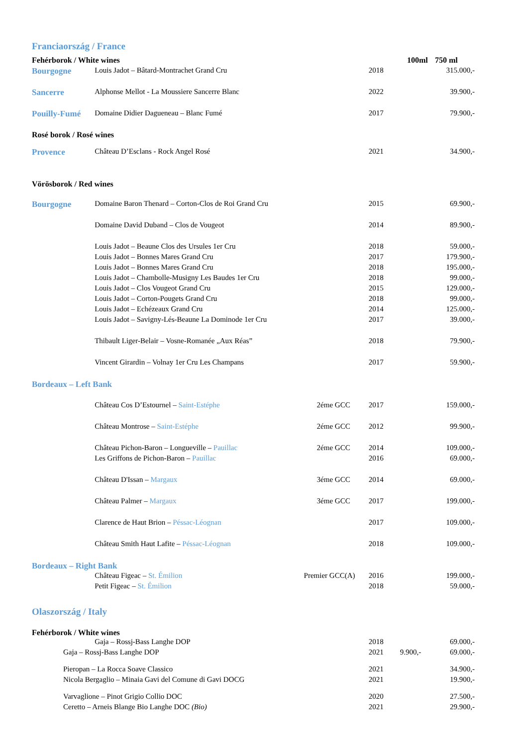| Franciaország / France | | | | | |
| Fehérborok / White wines | | | | 100ml | 750 ml |
| Bourgogne | Louis Jadot – Bâtard-Montrachet Grand Cru | | 2018 | | 315.000,- |
| Sancerre | Alphonse Mellot - La Moussiere Sancerre Blanc | | 2022 | | 39.900,- |
| Pouilly-Fumé | Domaine Didier Dagueneau – Blanc Fumé | | 2017 | | 79.900,- |
| Rosé borok / Rosé wines | | | | | |
| Provence | Château D’Esclans - Rock Angel Rosé | | 2021 | | 34.900,- |
| Vörösborok / Red wines | | | | | |
| Bourgogne | Domaine Baron Thenard – Corton-Clos de Roi Grand Cru | | 2015 | | 69.900,- |
| | Domaine David Duband – Clos de Vougeot | | 2014 | | 89.900,- |
| | Louis Jadot – Beaune Clos des Ursules 1er Cru | | 2018 | | 59.000,- |
| | Louis Jadot – Bonnes Mares Grand Cru | | 2017 | | 179.900,- |
| | Louis Jadot – Bonnes Mares Grand Cru | | 2018 | | 195.000,- |
| | Louis Jadot – Chambolle-Musigny Les Baudes 1er Cru | | 2018 | | 99.000,- |
| | Louis Jadot – Clos Vougeot Grand Cru | | 2015 | | 129.000,- |
| | Louis Jadot – Corton-Pougets Grand Cru | | 2018 | | 99.000,- |
| | Louis Jadot – Echézeaux Grand Cru | | 2014 | | 125.000,- |
| | Louis Jadot – Savigny-Lés-Beaune La Dominode 1er Cru | | 2017 | | 39.000,- |
| | Thibault Liger-Belair – Vosne-Romanée „Aux Réas” | | 2018 | | 79.900,- |
| | Vincent Girardin – Volnay 1er Cru Les Champans | | 2017 | | 59.900,- |
| Bordeaux – Left Bank | | | | | |
| | Château Cos D’Estournel – Saint-Estéphe | 2éme GCC | 2017 | | 159.000,- |
| | Château Montrose – Saint-Estéphe | 2éme GCC | 2012 | | 99.900,- |
| | Château Pichon-Baron – Longueville – Pauillac | 2éme GCC | 2014 | | 109.000,- |
| | Les Griffons de Pichon-Baron – Pauillac | | 2016 | | 69.000,- |
| | Château D'Issan – Margaux | 3éme GCC | 2014 | | 69.000,- |
| | Château Palmer – Margaux | 3éme GCC | 2017 | | 199.000,- |
| | Clarence de Haut Brion – Péssac-Léognan | | 2017 | | 109.000,- |
| | Château Smith Haut Lafite – Péssac-Léognan | | 2018 | | 109.000,- |
| Bordeaux – Right Bank | | | | | |
| | Château Figeac – St. Émilion | Premier GCC(A) | 2016 | | 199.000,- |
| | Petit Figeac – St. Émilion | | 2018 | | 59.000,- |
| Olaszország / Italy | | | | | |
| Fehérborok / White wines | | | | | |
| | Gaja – Rossj-Bass Langhe DOP | | 2018 | | 69.000,- |
| Gaja – Rossj-Bass Langhe DOP | | | 2021 | 9.900,- | 69.000,- |
| Pieropan – La Rocca Soave Classico | | | 2021 | | 34.900,- |
| Nicola Bergaglio – Minaia Gavi del Comune di Gavi DOCG | | | 2021 | | 19.900,- |
| Varvaglione – Pinot Grigio Collio DOC | | | 2020 | | 27.500,- |
| Ceretto – Arneis Blange Bio Langhe DOC (Bio) | | | 2021 | | 29.900,- |